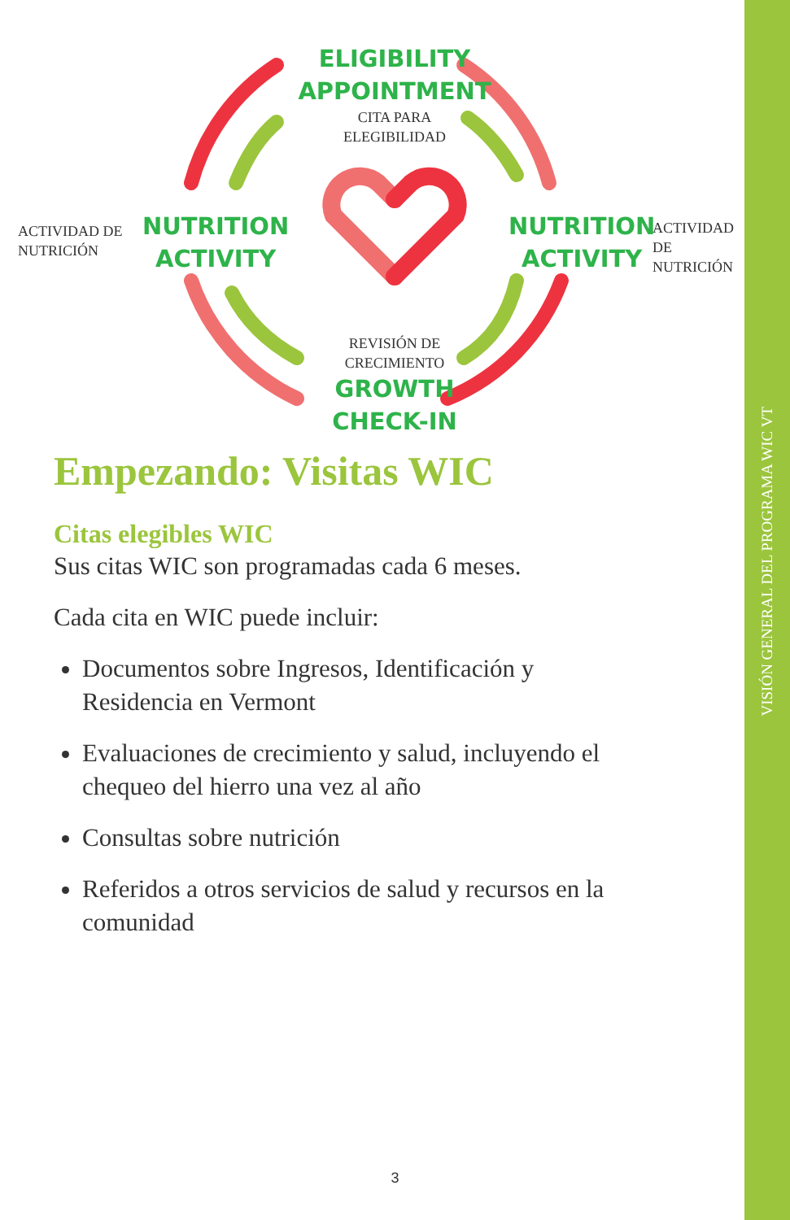VISIÓN GENERAL DEL PROGRAMA WIC VT
ELIGIBILITY
APPOINTMENT
CITA PARA
ELEGIBILIDAD
ACTIVIDAD DE
NUTRICIÓN
NUTRITION
ACTIVITY
NUTRITION
ACTIVITY
ACTIVIDAD DE
NUTRICIÓN
REVISIÓN DE
CRECIMIENTO
GROWTH
CHECK-IN
Empezando: Visitas WIC
Citas elegibles WIC
Sus citas WIC son programadas cada 6 meses.
Cada cita en WIC puede incluir:
Documentos sobre Ingresos, Identificación y Residencia en Vermont
Evaluaciones de crecimiento y salud, incluyendo el chequeo del hierro una vez al año
Consultas sobre nutrición
Referidos a otros servicios de salud y recursos en la comunidad
3